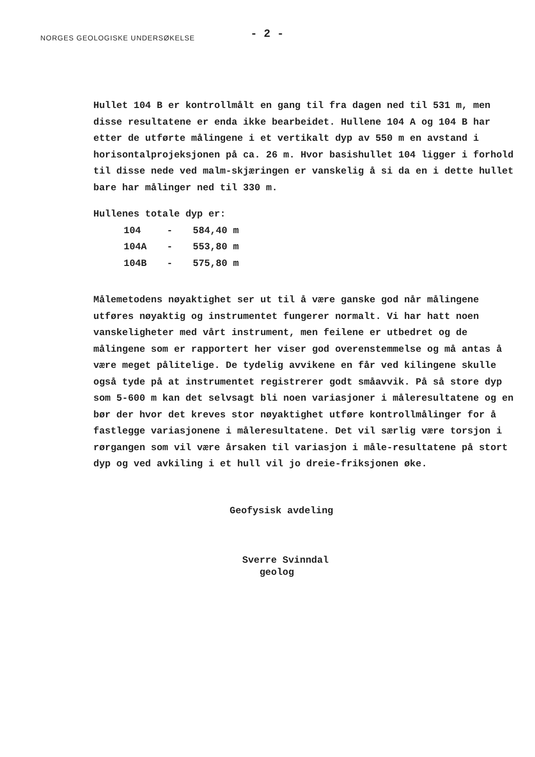NORGES GEOLOGISKE UNDERSØKELSE
- 2 -
Hullet 104 B er kontrollmålt en gang til fra dagen ned til 531 m, men disse resultatene er enda ikke bearbeidet. Hullene 104 A og 104 B har etter de utførte målingene i et vertikalt dyp av 550 m en avstand i horisontalprojeksjonen på ca. 26 m. Hvor basishullet 104 ligger i forhold til disse nede ved malm-skjæringen er vanskelig å si da en i dette hullet bare har målinger ned til 330 m.
Hullenes totale dyp er:
| 104 | - | 584,40 m |
| 104A | - | 553,80 m |
| 104B | - | 575,80 m |
Målemetodens nøyaktighet ser ut til å være ganske god når målingene utføres nøyaktig og instrumentet fungerer normalt. Vi har hatt noen vanskeligheter med vårt instrument, men feilene er utbedret og de målingene som er rapportert her viser god overenstemmelse og må antas å være meget pålitelige. De tydelig avvikene en får ved kilingene skulle også tyde på at instrumentet registrerer godt småavvik. På så store dyp som 5-600 m kan det selvsagt bli noen variasjoner i måleresultatene og en bør der hvor det kreves stor nøyaktighet utføre kontrollmålinger for å fastlegge variasjonene i måleresultatene. Det vil særlig være torsjon i rørgangen som vil være årsaken til variasjon i måle-resultatene på stort dyp og ved avkiling i et hull vil jo dreie-friksjonen øke.
Geofysisk avdeling
Sverre Svinndal
geolog